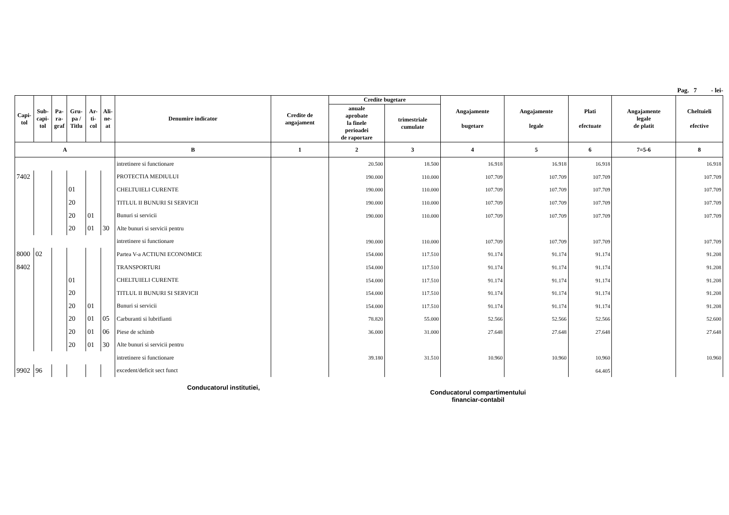Pag. 7 - lei-
| Capi- tol | Sub- capi- tol | Pa- ra- graf | Gru- pa / Titlu | Ar- ti- col | Ali- ne- at | Denumire indicator | Credite de angajament | Credite bugetare | | Angajamente bugetare | Angajamente legale | Plati efectuate | Angajamente legale de platit | Cheltuieli efective |
| --- | --- | --- | --- | --- | --- | --- | --- | --- | --- | --- | --- | --- | --- | --- |
| | | | | | | | | anuale aprobate la finele perioadei de raportare | trimestriale cumulate | | | | | |
| A | | | | | | B | 1 | 2 | 3 | 4 | 5 | 6 | 7=5-6 | 8 |
| | | | | | | intretinere si functionare | | 20.500 | 18.500 | 16.918 | 16.918 | 16.918 | | 16.918 |
| 7402 | | | | | | PROTECTIA MEDIULUI | | 190.000 | 110.000 | 107.709 | 107.709 | 107.709 | | 107.709 |
| | | | 01 | | | CHELTUIELI CURENTE | | 190.000 | 110.000 | 107.709 | 107.709 | 107.709 | | 107.709 |
| | | | 20 | | | TITLUL II BUNURI SI SERVICII | | 190.000 | 110.000 | 107.709 | 107.709 | 107.709 | | 107.709 |
| | | | 20 | 01 | | Bunuri si servicii | | 190.000 | 110.000 | 107.709 | 107.709 | 107.709 | | 107.709 |
| | | | 20 | 01 | 30 | Alte bunuri si servicii pentru | | | | | | | | |
| | | | | | | intretinere si functionare | | 190.000 | 110.000 | 107.709 | 107.709 | 107.709 | | 107.709 |
| 8000 | 02 | | | | | Partea V-a ACTIUNI ECONOMICE | | 154.000 | 117.510 | 91.174 | 91.174 | 91.174 | | 91.208 |
| 8402 | | | | | | TRANSPORTURI | | 154.000 | 117.510 | 91.174 | 91.174 | 91.174 | | 91.208 |
| | | | 01 | | | CHELTUIELI CURENTE | | 154.000 | 117.510 | 91.174 | 91.174 | 91.174 | | 91.208 |
| | | | 20 | | | TITLUL II BUNURI SI SERVICII | | 154.000 | 117.510 | 91.174 | 91.174 | 91.174 | | 91.208 |
| | | | 20 | 01 | | Bunuri si servicii | | 154.000 | 117.510 | 91.174 | 91.174 | 91.174 | | 91.208 |
| | | | 20 | 01 | 05 | Carburanti si lubrifianti | | 78.820 | 55.000 | 52.566 | 52.566 | 52.566 | | 52.600 |
| | | | 20 | 01 | 06 | Piese de schimb | | 36.000 | 31.000 | 27.648 | 27.648 | 27.648 | | 27.648 |
| | | | 20 | 01 | 30 | Alte bunuri si servicii pentru | | | | | | | | |
| | | | | | | intretinere si functionare | | 39.180 | 31.510 | 10.960 | 10.960 | 10.960 | | 10.960 |
| 9902 | 96 | | | | | excedent/deficit sect funct | | | | | | 64.405 | | |
Conducatorul institutiei,
Conducatorul compartimentului
financiar-contabil